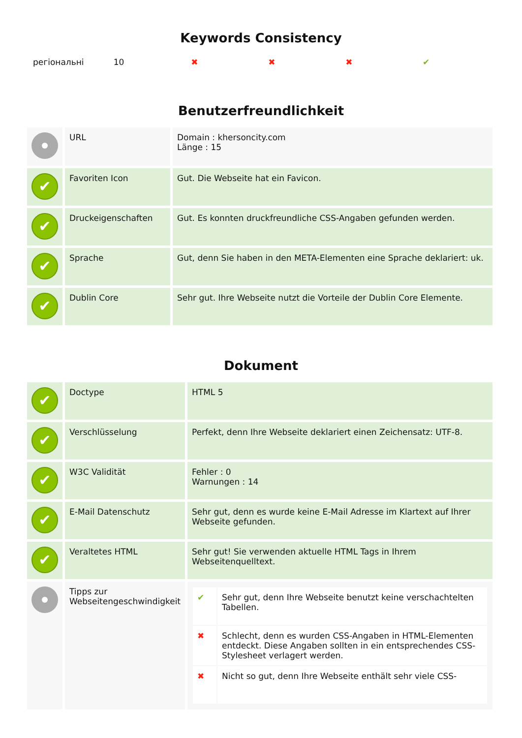Keywords Consistency
| регіональні | 10 | ✖ | ✖ | ✖ | ✔ |
Benutzerfreundlichkeit
| | URL | Domain : khersoncity.com Länge : 15 |
| ✔ | Favoriten Icon | Gut. Die Webseite hat ein Favicon. |
| ✔ | Druckeigenschaften | Gut. Es konnten druckfreundliche CSS-Angaben gefunden werden. |
| ✔ | Sprache | Gut, denn Sie haben in den META-Elementen eine Sprache deklariert: uk. |
| ✔ | Dublin Core | Sehr gut. Ihre Webseite nutzt die Vorteile der Dublin Core Elemente. |
Dokument
| ✔ | Doctype | HTML 5 |
| ✔ | Verschlüsselung | Perfekt, denn Ihre Webseite deklariert einen Zeichensatz: UTF-8. |
| ✔ | W3C Validität | Fehler : 0 Warnungen : 14 |
| ✔ | E-Mail Datenschutz | Sehr gut, denn es wurde keine E-Mail Adresse im Klartext auf Ihrer Webseite gefunden. |
| ✔ | Veraltetes HTML | Sehr gut! Sie verwenden aktuelle HTML Tags in Ihrem Webseitenquelltext. |
| | Tipps zur Webseitengeschwindigkeit | / ✔ / Sehr gut, denn Ihre Webseite benutzt keine verschachtelten Tabellen. / / ✖ / Schlecht, denn es wurden CSS-Angaben in HTML-Elementen entdeckt. Diese Angaben sollten in ein entsprechendes CSS-Stylesheet verlagert werden. / / ✖ / Nicht so gut, denn Ihre Webseite enthält sehr viele CSS- / |